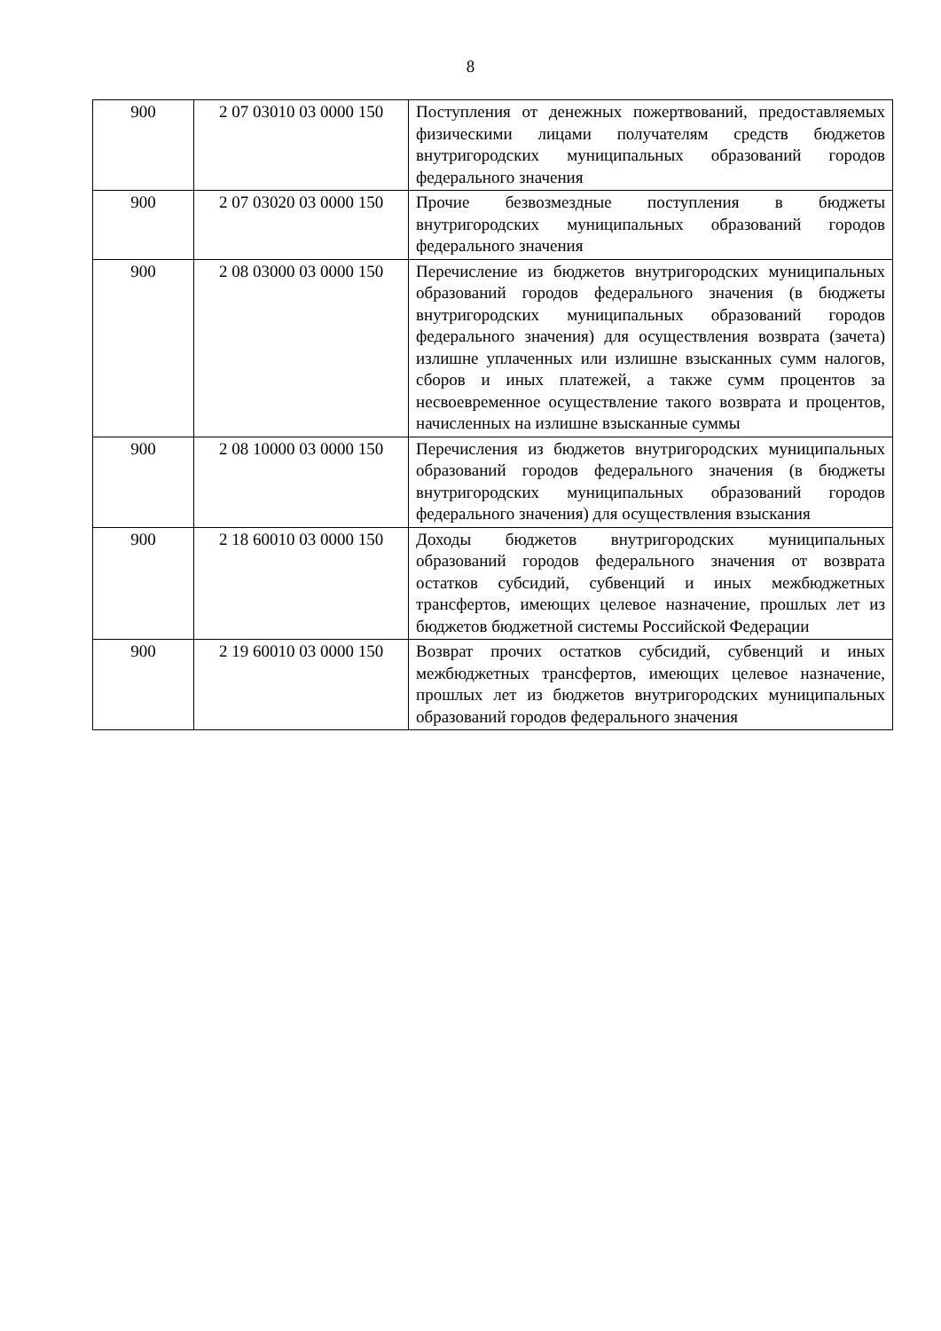8
| 900 | 2 07 03010 03 0000 150 | Поступления от денежных пожертвований, предоставляемых физическими лицами получателям средств бюджетов внутригородских муниципальных образований городов федерального значения |
| 900 | 2 07 03020 03 0000 150 | Прочие безвозмездные поступления в бюджеты внутригородских муниципальных образований городов федерального значения |
| 900 | 2 08 03000 03 0000 150 | Перечисление из бюджетов внутригородских муниципальных образований городов федерального значения (в бюджеты внутригородских муниципальных образований городов федерального значения) для осуществления возврата (зачета) излишне уплаченных или излишне взысканных сумм налогов, сборов и иных платежей, а также сумм процентов за несвоевременное осуществление такого возврата и процентов, начисленных на излишне взысканные суммы |
| 900 | 2 08 10000 03 0000 150 | Перечисления из бюджетов внутригородских муниципальных образований городов федерального значения (в бюджеты внутригородских муниципальных образований городов федерального значения) для осуществления взыскания |
| 900 | 2 18 60010 03 0000 150 | Доходы бюджетов внутригородских муниципальных образований городов федерального значения от возврата остатков субсидий, субвенций и иных межбюджетных трансфертов, имеющих целевое назначение, прошлых лет из бюджетов бюджетной системы Российской Федерации |
| 900 | 2 19 60010 03 0000 150 | Возврат прочих остатков субсидий, субвенций и иных межбюджетных трансфертов, имеющих целевое назначение, прошлых лет из бюджетов внутригородских муниципальных образований городов федерального значения |